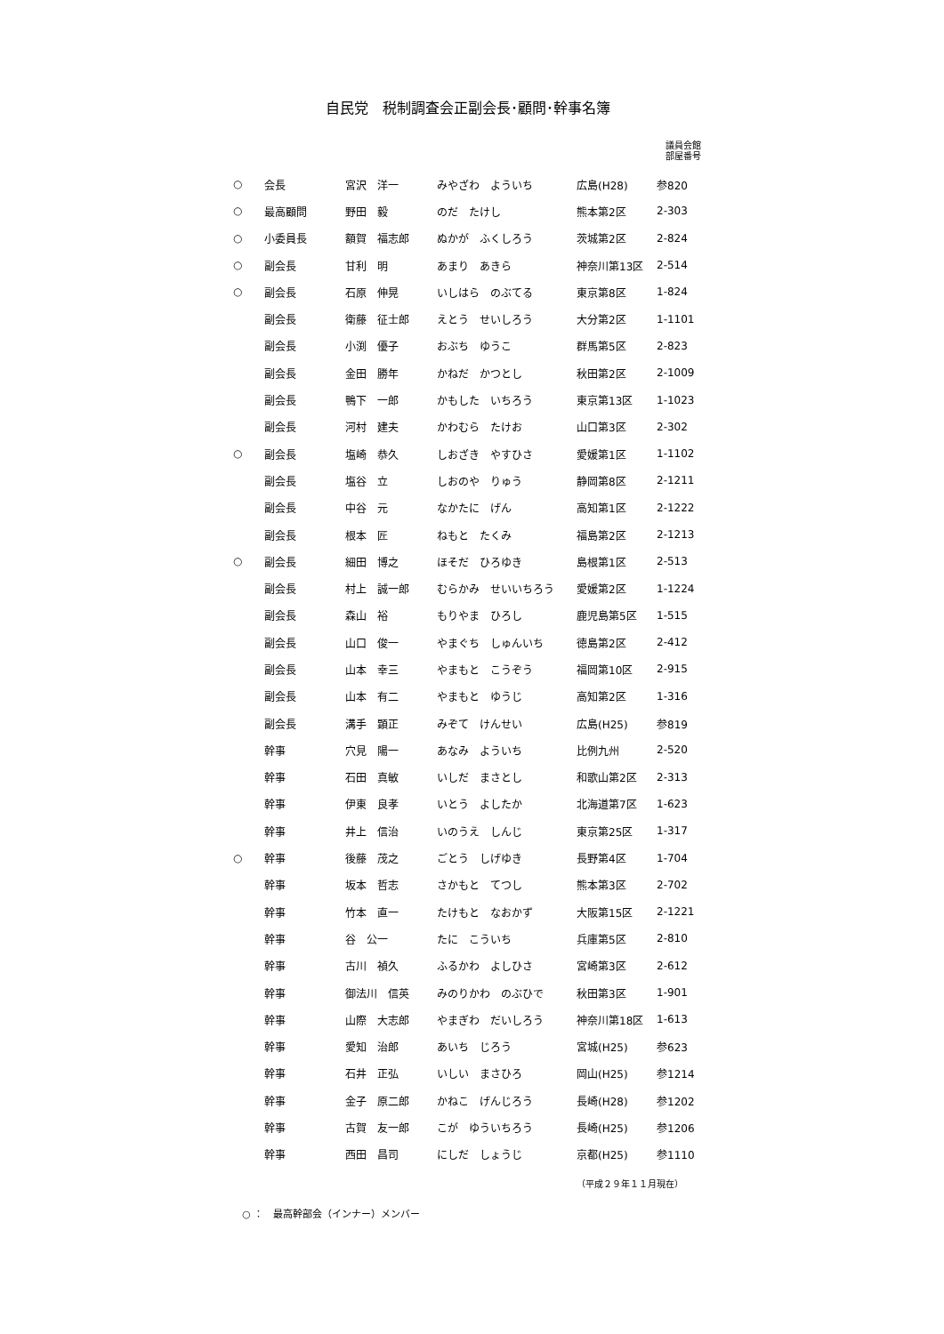自民党　税制調査会正副会長･顧問･幹事名簿
議員会館
部屋番号
| ○ | 会長 | 宮沢 洋一 | みやざわ よういち | 広島(H28) | 参820 |
| ○ | 最高顧問 | 野田 毅 | のだ たけし | 熊本第2区 | 2-303 |
| ○ | 小委員長 | 額賀 福志郎 | ぬかが ふくしろう | 茨城第2区 | 2-824 |
| ○ | 副会長 | 甘利 明 | あまり あきら | 神奈川第13区 | 2-514 |
| ○ | 副会長 | 石原 伸晃 | いしはら のぶてる | 東京第8区 | 1-824 |
| | 副会長 | 衛藤 征士郎 | えとう せいしろう | 大分第2区 | 1-1101 |
| | 副会長 | 小渕 優子 | おぶち ゆうこ | 群馬第5区 | 2-823 |
| | 副会長 | 金田 勝年 | かねだ かつとし | 秋田第2区 | 2-1009 |
| | 副会長 | 鴨下 一郎 | かもした いちろう | 東京第13区 | 1-1023 |
| | 副会長 | 河村 建夫 | かわむら たけお | 山口第3区 | 2-302 |
| ○ | 副会長 | 塩崎 恭久 | しおざき やすひさ | 愛媛第1区 | 1-1102 |
| | 副会長 | 塩谷 立 | しおのや りゅう | 静岡第8区 | 2-1211 |
| | 副会長 | 中谷 元 | なかたに げん | 高知第1区 | 2-1222 |
| | 副会長 | 根本 匠 | ねもと たくみ | 福島第2区 | 2-1213 |
| ○ | 副会長 | 細田 博之 | ほそだ ひろゆき | 島根第1区 | 2-513 |
| | 副会長 | 村上 誠一郎 | むらかみ せいいちろう | 愛媛第2区 | 1-1224 |
| | 副会長 | 森山 裕 | もりやま ひろし | 鹿児島第5区 | 1-515 |
| | 副会長 | 山口 俊一 | やまぐち しゅんいち | 徳島第2区 | 2-412 |
| | 副会長 | 山本 幸三 | やまもと こうぞう | 福岡第10区 | 2-915 |
| | 副会長 | 山本 有二 | やまもと ゆうじ | 高知第2区 | 1-316 |
| | 副会長 | 溝手 顕正 | みぞて けんせい | 広島(H25) | 参819 |
| | 幹事 | 穴見 陽一 | あなみ よういち | 比例九州 | 2-520 |
| | 幹事 | 石田 真敏 | いしだ まさとし | 和歌山第2区 | 2-313 |
| | 幹事 | 伊東 良孝 | いとう よしたか | 北海道第7区 | 1-623 |
| | 幹事 | 井上 信治 | いのうえ しんじ | 東京第25区 | 1-317 |
| ○ | 幹事 | 後藤 茂之 | ごとう しげゆき | 長野第4区 | 1-704 |
| | 幹事 | 坂本 哲志 | さかもと てつし | 熊本第3区 | 2-702 |
| | 幹事 | 竹本 直一 | たけもと なおかず | 大阪第15区 | 2-1221 |
| | 幹事 | 谷 公一 | たに こういち | 兵庫第5区 | 2-810 |
| | 幹事 | 古川 禎久 | ふるかわ よしひさ | 宮崎第3区 | 2-612 |
| | 幹事 | 御法川 信英 | みのりかわ のぶひで | 秋田第3区 | 1-901 |
| | 幹事 | 山際 大志郎 | やまぎわ だいしろう | 神奈川第18区 | 1-613 |
| | 幹事 | 愛知 治郎 | あいち じろう | 宮城(H25) | 参623 |
| | 幹事 | 石井 正弘 | いしい まさひろ | 岡山(H25) | 参1214 |
| | 幹事 | 金子 原二郎 | かねこ げんじろう | 長崎(H28) | 参1202 |
| | 幹事 | 古賀 友一郎 | こが ゆういちろう | 長崎(H25) | 参1206 |
| | 幹事 | 西田 昌司 | にしだ しょうじ | 京都(H25) | 参1110 |
（平成２９年１１月現在）
○ ：　最高幹部会（インナー）メンバー